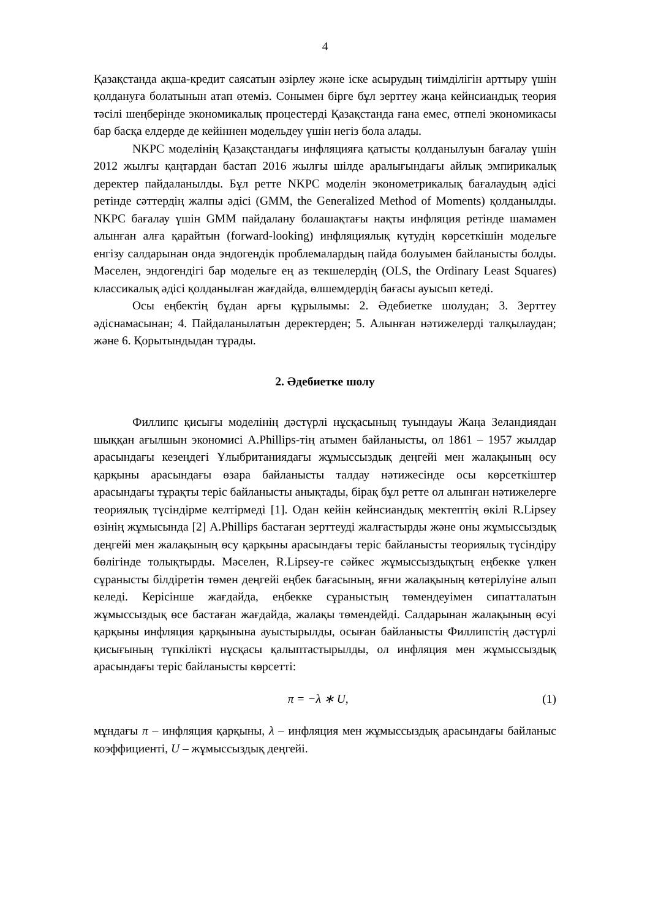4
Қазақстанда ақша-кредит саясатын әзірлеу және іске асырудың тиімділігін арттыру үшін қолдануға болатынын атап өтеміз. Сонымен бірге бұл зерттеу жаңа кейнсиандық теория тәсілі шеңберінде экономикалық процестерді Қазақстанда ғана емес, өтпелі экономикасы бар басқа елдерде де кейіннен модельдеу үшін негіз бола алады.
NKPC моделінің Қазақстандағы инфляцияға қатысты қолданылуын бағалау үшін 2012 жылғы қаңтардан бастап 2016 жылғы шілде аралығындағы айлық эмпирикалық деректер пайдаланылды. Бұл ретте NKPC моделін эконометрикалық бағалаудың әдісі ретінде сәттердің жалпы әдісі (GMM, the Generalized Method of Moments) қолданылды. NKPC бағалау үшін GMM пайдалану болашақтағы нақты инфляция ретінде шамамен алынған алға қарайтын (forward-looking) инфляциялық күтудің көрсеткішін модельге енгізу салдарынан онда эндогендік проблемалардың пайда болуымен байланысты болды. Мәселен, эндогендігі бар модельге ең аз текшелердің (OLS, the Ordinary Least Squares) классикалық әдісі қолданылған жағдайда, өлшемдердің бағасы ауысып кетеді.
Осы еңбектің бұдан арғы құрылымы: 2. Әдебиетке шолудан; 3. Зерттеу әдіснамасынан; 4. Пайдаланылатын деректерден; 5. Алынған нәтижелерді талқылаудан; және 6. Қорытындыдан тұрады.
2. Әдебиетке шолу
Филлипс қисығы моделінің дәстүрлі нұсқасының туындауы Жаңа Зеландиядан шыққан ағылшын экономисі A.Phillips-тің атымен байланысты, ол 1861 – 1957 жылдар арасындағы кезеңдегі Ұлыбританиядағы жұмыссыздық деңгейі мен жалақының өсу қарқыны арасындағы өзара байланысты талдау нәтижесінде осы көрсеткіштер арасындағы тұрақты теріс байланысты анықтады, бірақ бұл ретте ол алынған нәтижелерге теориялық түсіндірме келтірмеді [1]. Одан кейін кейнсиандық мектептің өкілі R.Lipsey өзінің жұмысында [2] A.Phillips бастаған зерттеуді жалғастырды және оны жұмыссыздық деңгейі мен жалақының өсу қарқыны арасындағы теріс байланысты теориялық түсіндіру бөлігінде толықтырды. Мәселен, R.Lipsey-ге сәйкес жұмыссыздықтың еңбекке үлкен сұранысты білдіретін төмен деңгейі еңбек бағасының, яғни жалақының көтерілуіне алып келеді. Керісінше жағдайда, еңбекке сұраныстың төмендеуімен сипатталатын жұмыссыздық өсе бастаған жағдайда, жалақы төмендейді. Салдарынан жалақының өсуі қарқыны инфляция қарқынына ауыстырылды, осыған байланысты Филлипстің дәстүрлі қисығының түпкілікті нұсқасы қалыптастырылды, ол инфляция мен жұмыссыздық арасындағы теріс байланысты көрсетті:
π = −λ ∗ U, (1)
мұндағы π – инфляция қарқыны, λ – инфляция мен жұмыссыздық арасындағы байланыс коэффициенті, U – жұмыссыздық деңгейі.